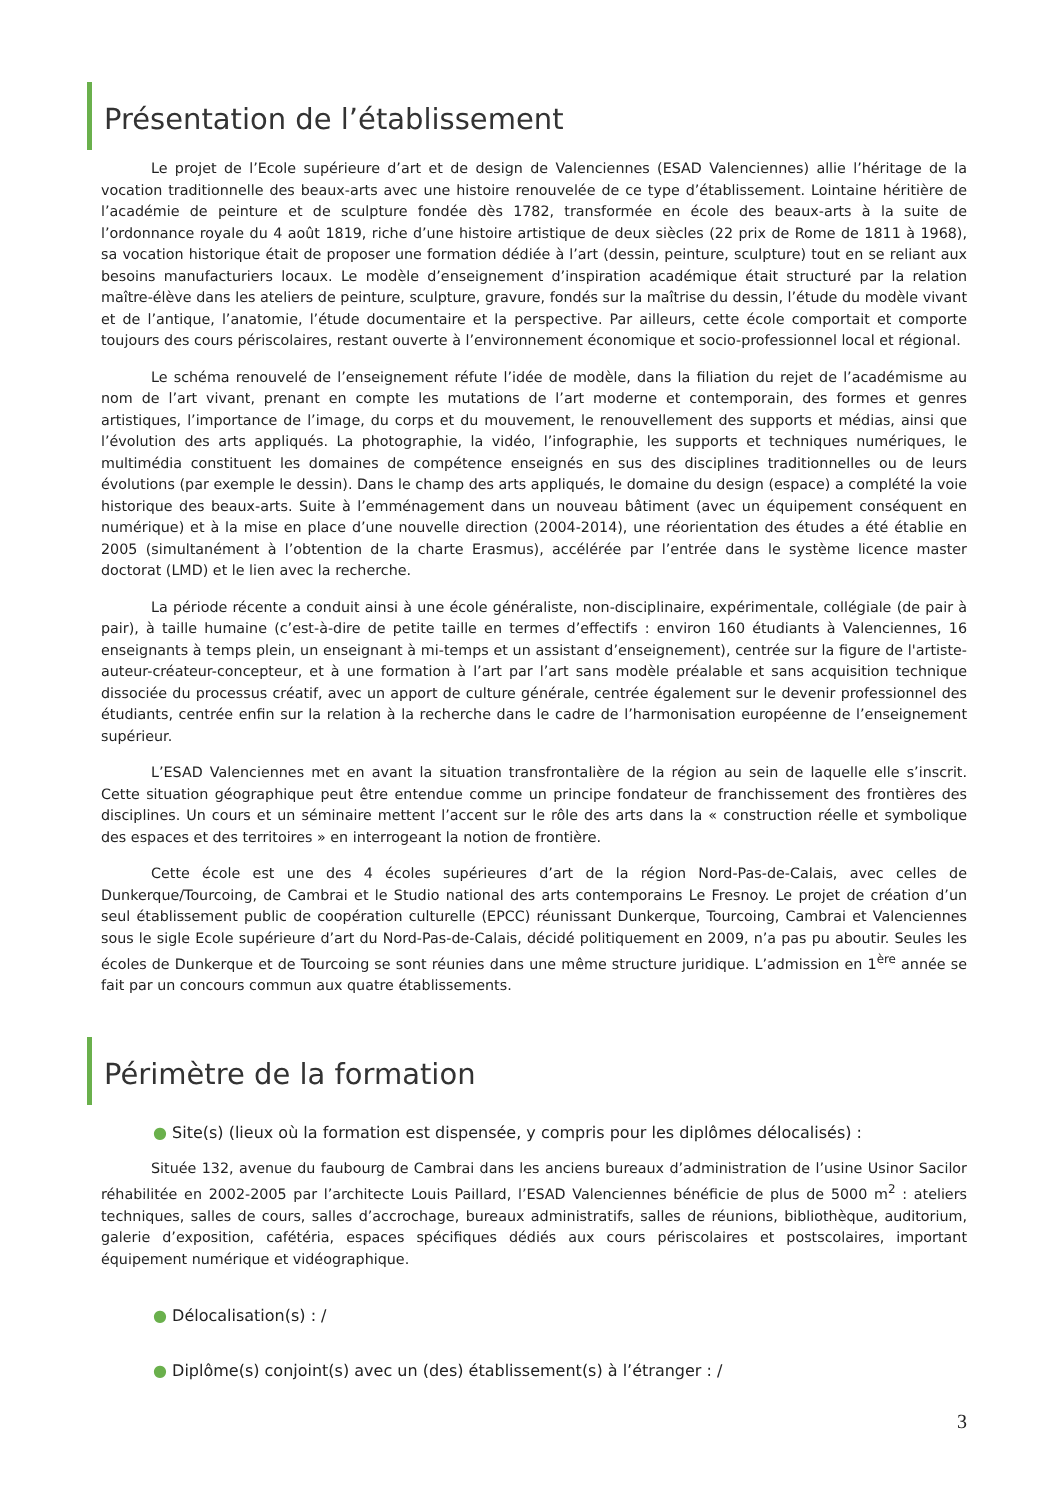Présentation de l’établissement
Le projet de l’Ecole supérieure d’art et de design de Valenciennes (ESAD Valenciennes) allie l’héritage de la vocation traditionnelle des beaux-arts avec une histoire renouvelée de ce type d’établissement. Lointaine héritière de l’académie de peinture et de sculpture fondée dès 1782, transformée en école des beaux-arts à la suite de l’ordonnance royale du 4 août 1819, riche d’une histoire artistique de deux siècles (22 prix de Rome de 1811 à 1968), sa vocation historique était de proposer une formation dédiée à l’art (dessin, peinture, sculpture) tout en se reliant aux besoins manufacturiers locaux. Le modèle d’enseignement d’inspiration académique était structuré par la relation maître-élève dans les ateliers de peinture, sculpture, gravure, fondés sur la maîtrise du dessin, l’étude du modèle vivant et de l’antique, l’anatomie, l’étude documentaire et la perspective. Par ailleurs, cette école comportait et comporte toujours des cours périscolaires, restant ouverte à l’environnement économique et socio-professionnel local et régional.
Le schéma renouvelé de l’enseignement réfute l’idée de modèle, dans la filiation du rejet de l’académisme au nom de l’art vivant, prenant en compte les mutations de l’art moderne et contemporain, des formes et genres artistiques, l’importance de l’image, du corps et du mouvement, le renouvellement des supports et médias, ainsi que l’évolution des arts appliqués. La photographie, la vidéo, l’infographie, les supports et techniques numériques, le multimédia constituent les domaines de compétence enseignés en sus des disciplines traditionnelles ou de leurs évolutions (par exemple le dessin). Dans le champ des arts appliqués, le domaine du design (espace) a complété la voie historique des beaux-arts. Suite à l’emménagement dans un nouveau bâtiment (avec un équipement conséquent en numérique) et à la mise en place d’une nouvelle direction (2004-2014), une réorientation des études a été établie en 2005 (simultanément à l’obtention de la charte Erasmus), accélérée par l’entrée dans le système licence master doctorat (LMD) et le lien avec la recherche.
La période récente a conduit ainsi à une école généraliste, non-disciplinaire, expérimentale, collégiale (de pair à pair), à taille humaine (c’est-à-dire de petite taille en termes d’effectifs : environ 160 étudiants à Valenciennes, 16 enseignants à temps plein, un enseignant à mi-temps et un assistant d’enseignement), centrée sur la figure de l'artiste-auteur-créateur-concepteur, et à une formation à l’art par l’art sans modèle préalable et sans acquisition technique dissociée du processus créatif, avec un apport de culture générale, centrée également sur le devenir professionnel des étudiants, centrée enfin sur la relation à la recherche dans le cadre de l’harmonisation européenne de l’enseignement supérieur.
L’ESAD Valenciennes met en avant la situation transfrontalière de la région au sein de laquelle elle s’inscrit. Cette situation géographique peut être entendue comme un principe fondateur de franchissement des frontières des disciplines. Un cours et un séminaire mettent l’accent sur le rôle des arts dans la « construction réelle et symbolique des espaces et des territoires » en interrogeant la notion de frontière.
Cette école est une des 4 écoles supérieures d’art de la région Nord-Pas-de-Calais, avec celles de Dunkerque/Tourcoing, de Cambrai et le Studio national des arts contemporains Le Fresnoy. Le projet de création d’un seul établissement public de coopération culturelle (EPCC) réunissant Dunkerque, Tourcoing, Cambrai et Valenciennes sous le sigle Ecole supérieure d’art du Nord-Pas-de-Calais, décidé politiquement en 2009, n’a pas pu aboutir. Seules les écoles de Dunkerque et de Tourcoing se sont réunies dans une même structure juridique. L’admission en 1<sup>ère</sup> année se fait par un concours commun aux quatre établissements.
Périmètre de la formation
● Site(s) (lieux où la formation est dispensée, y compris pour les diplômes délocalisés) :
Située 132, avenue du faubourg de Cambrai dans les anciens bureaux d’administration de l’usine Usinor Sacilor réhabilitée en 2002-2005 par l’architecte Louis Paillard, l’ESAD Valenciennes bénéficie de plus de 5000 m<sup>2</sup> : ateliers techniques, salles de cours, salles d’accrochage, bureaux administratifs, salles de réunions, bibliothèque, auditorium, galerie d’exposition, cafétéria, espaces spécifiques dédiés aux cours périscolaires et postscolaires, important équipement numérique et vidéographique.
● Délocalisation(s) : /
● Diplôme(s) conjoint(s) avec un (des) établissement(s) à l’étranger : /
3